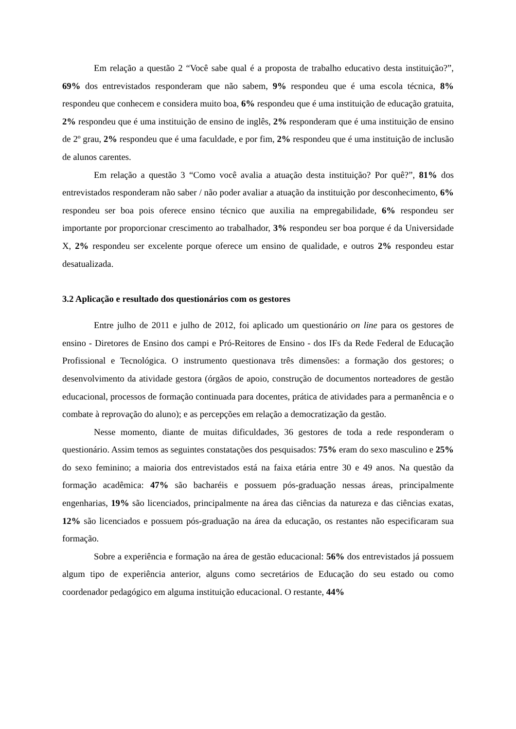Em relação a questão 2 “Você sabe qual é a proposta de trabalho educativo desta instituição?”, 69% dos entrevistados responderam que não sabem, 9% respondeu que é uma escola técnica, 8% respondeu que conhecem e considera muito boa, 6% respondeu que é uma instituição de educação gratuita, 2% respondeu que é uma instituição de ensino de inglês, 2% responderam que é uma instituição de ensino de 2º grau, 2% respondeu que é uma faculdade, e por fim, 2% respondeu que é uma instituição de inclusão de alunos carentes.
Em relação a questão 3 “Como você avalia a atuação desta instituição? Por quê?”, 81% dos entrevistados responderam não saber / não poder avaliar a atuação da instituição por desconhecimento, 6% respondeu ser boa pois oferece ensino técnico que auxilia na empregabilidade, 6% respondeu ser importante por proporcionar crescimento ao trabalhador, 3% respondeu ser boa porque é da Universidade X, 2% respondeu ser excelente porque oferece um ensino de qualidade, e outros 2% respondeu estar desatualizada.
3.2 Aplicação e resultado dos questionários com os gestores
Entre julho de 2011 e julho de 2012, foi aplicado um questionário on line para os gestores de ensino - Diretores de Ensino dos campi e Pró-Reitores de Ensino - dos IFs da Rede Federal de Educação Profissional e Tecnológica. O instrumento questionava três dimensões: a formação dos gestores; o desenvolvimento da atividade gestora (órgãos de apoio, construção de documentos norteadores de gestão educacional, processos de formação continuada para docentes, prática de atividades para a permanência e o combate à reprovação do aluno); e as percepções em relação a democratização da gestão.
Nesse momento, diante de muitas dificuldades, 36 gestores de toda a rede responderam o questionário. Assim temos as seguintes constatações dos pesquisados: 75% eram do sexo masculino e 25% do sexo feminino; a maioria dos entrevistados está na faixa etária entre 30 e 49 anos. Na questão da formação acadêmica: 47% são bacharéis e possuem pós-graduação nessas áreas, principalmente engenharias, 19% são licenciados, principalmente na área das ciências da natureza e das ciências exatas, 12% são licenciados e possuem pós-graduação na área da educação, os restantes não especificaram sua formação.
Sobre a experiência e formação na área de gestão educacional: 56% dos entrevistados já possuem algum tipo de experiência anterior, alguns como secretários de Educação do seu estado ou como coordenador pedagógico em alguma instituição educacional. O restante, 44%